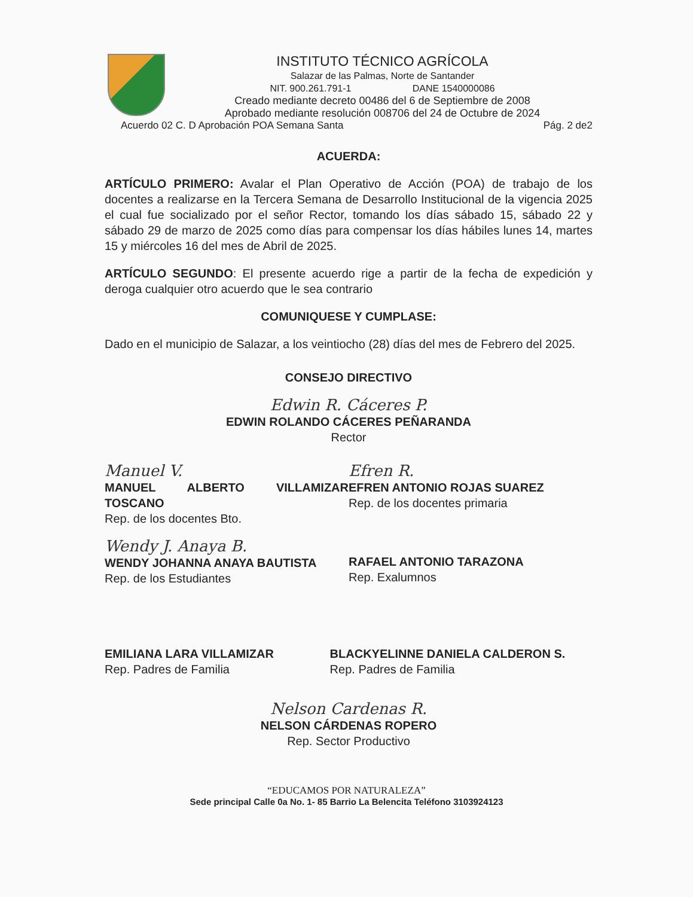INSTITUTO TÉCNICO AGRÍCOLA
Salazar de las Palmas, Norte de Santander
NIT. 900.261.791-1 DANE 1540000086
Creado mediante decreto 00486 del 6 de Septiembre de 2008
Aprobado mediante resolución 008706 del 24 de Octubre de 2024
Acuerdo 02 C. D Aprobación POA Semana Santa Pág. 2 de2
ACUERDA:
ARTÍCULO PRIMERO: Avalar el Plan Operativo de Acción (POA) de trabajo de los docentes a realizarse en la Tercera Semana de Desarrollo Institucional de la vigencia 2025 el cual fue socializado por el señor Rector, tomando los días sábado 15, sábado 22 y sábado 29 de marzo de 2025 como días para compensar los días hábiles lunes 14, martes 15 y miércoles 16 del mes de Abril de 2025.
ARTÍCULO SEGUNDO: El presente acuerdo rige a partir de la fecha de expedición y deroga cualquier otro acuerdo que le sea contrario
COMUNIQUESE Y CUMPLASE:
Dado en el municipio de Salazar, a los veintiocho (28) días del mes de Febrero del 2025.
CONSEJO DIRECTIVO
Edwin R. Cáceres P.
EDWIN ROLANDO CÁCERES PEÑARANDA
Rector
Manuel V.
MANUEL ALBERTO VILLAMIZAR TOSCANO
Rep. de los docentes Bto.
Efren R.
EFREN ANTONIO ROJAS SUAREZ
Rep. de los docentes primaria
Wendy J. Anaya B.
WENDY JOHANNA ANAYA BAUTISTA
Rep. de los Estudiantes
RAFAEL ANTONIO TARAZONA
Rep. Exalumnos
EMILIANA LARA VILLAMIZAR
Rep. Padres de Familia
BLACKYELINNE DANIELA CALDERON S.
Rep. Padres de Familia
Nelson Cardenas R.
NELSON CÁRDENAS ROPERO
Rep. Sector Productivo
“EDUCAMOS POR NATURALEZA”
Sede principal Calle 0a No. 1- 85 Barrio La Belencita Teléfono 3103924123